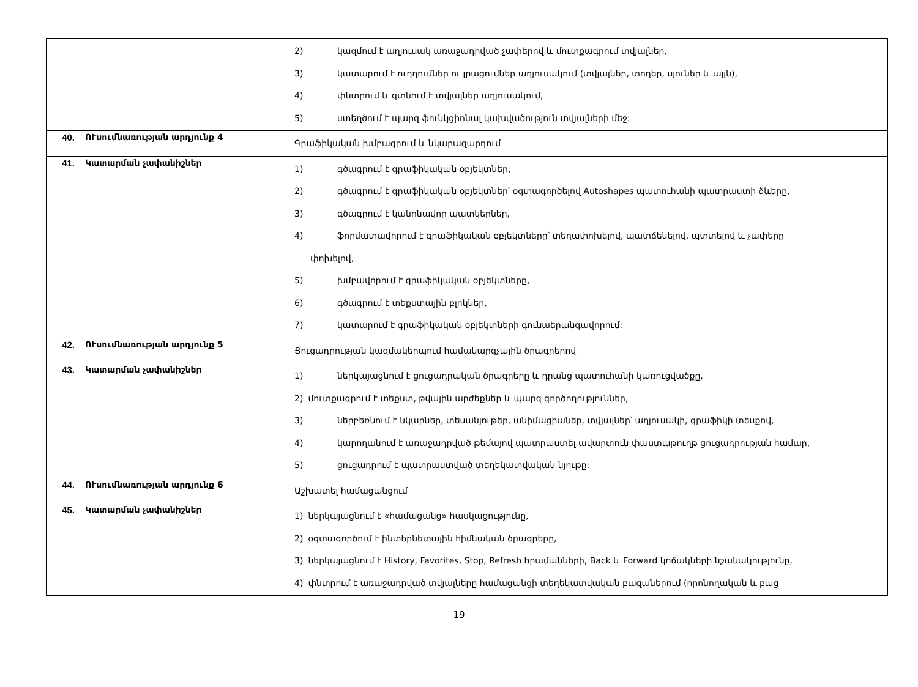| | | 2) կազմում է աղյուսակ առաջադրված չափերով և մուտքագրում տվյալներ, 3) կատարում է ուղղումներ ու լրացումներ աղյուսակում (տվյալներ, տողեր, սյուներ և այլն), 4) փնտրում և գտնում է տվյալներ աղյուսակում, 5) ստեղծում է պարզ ֆունկցիոնալ կախվածություն տվյալների մեջ: |
| 40. | ՈՒսումնառության արդյունք 4 | Գրաֆիկական խմբագրում և նկարազարդում |
| 41. | Կատարման չափանիշներ | 1) գծագրում է գրաֆիկական օբյեկտներ, 2) գծագրում է գրաֆիկական օբյեկտներ՝ օգտագործելով Autoshapes պատուհանի պատրաստի ձևերը, 3) գծագրում է կանոնավոր պատկերներ, 4) ֆորմատավորում է գրաֆիկական օբյեկտները՝ տեղափոխելով, պատճենելով, պտտելով և չափերը փոխելով, 5) խմբավորում է գրաֆիկական օբյեկտները, 6) գծագրում է տեքստային բլոկներ, 7) կատարում է գրաֆիկական օբյեկտների գունաերանգավորում: |
| 42. | ՈՒսումնառության արդյունք 5 | Ցուցադրության կազմակերպում համակարգչային ծրագրերով |
| 43. | Կատարման չափանիշներ | 1) ներկայացնում է ցուցադրական ծրագրերը և դրանց պատուհանի կառուցվածքը, 2) մուտքագրում է տեքստ, թվային արժեքներ և պարզ գործողություններ, 3) ներբեռնում է նկարներ, տեսանյութեր, անիմացիաներ, տվյալներ՝ աղյուսակի, գրաֆիկի տեսքով, 4) կարողանում է առաջադրված թեմայով պատրաստել ավարտուն փաստաթուղթ ցուցադրության համար, 5) ցուցադրում է պատրաստված տեղեկատվական նյութը: |
| 44. | ՈՒսումնառության արդյունք 6 | Աշխատել համացանցում |
| 45. | Կատարման չափանիշներ | 1) ներկայացնում է «համացանց» հասկացությունը, 2) օգտագործում է ինտերնետային հիմնական ծրագրերը, 3) ներկայացնում է History, Favorites, Stop, Refresh հրամանների, Back և Forward կոճակների նշանակությունը, 4) փնտրում է առաջադրված տվյալները համացանցի տեղեկատվական բազաներում (որոնողական և բաց |
19